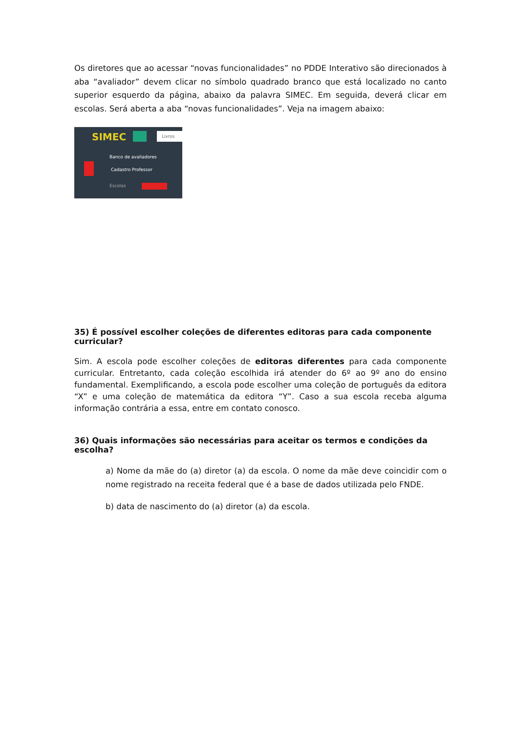Os diretores que ao acessar “novas funcionalidades” no PDDE Interativo são direcionados à aba “avaliador” devem clicar no símbolo quadrado branco que está localizado no canto superior esquerdo da página, abaixo da palavra SIMEC. Em seguida, deverá clicar em escolas. Será aberta a aba “novas funcionalidades”. Veja na imagem abaixo:
SIMEC Livros
Banco de avaliadores
Cadastro Professor
Escolas
35) É possível escolher coleções de diferentes editoras para cada componente curricular?
Sim. A escola pode escolher coleções de editoras diferentes para cada componente curricular. Entretanto, cada coleção escolhida irá atender do 6º ao 9º ano do ensino fundamental. Exemplificando, a escola pode escolher uma coleção de português da editora “X” e uma coleção de matemática da editora “Y”. Caso a sua escola receba alguma informação contrária a essa, entre em contato conosco.
36) Quais informações são necessárias para aceitar os termos e condições da escolha?
a) Nome da mãe do (a) diretor (a) da escola. O nome da mãe deve coincidir com o nome registrado na receita federal que é a base de dados utilizada pelo FNDE.
b) data de nascimento do (a) diretor (a) da escola.